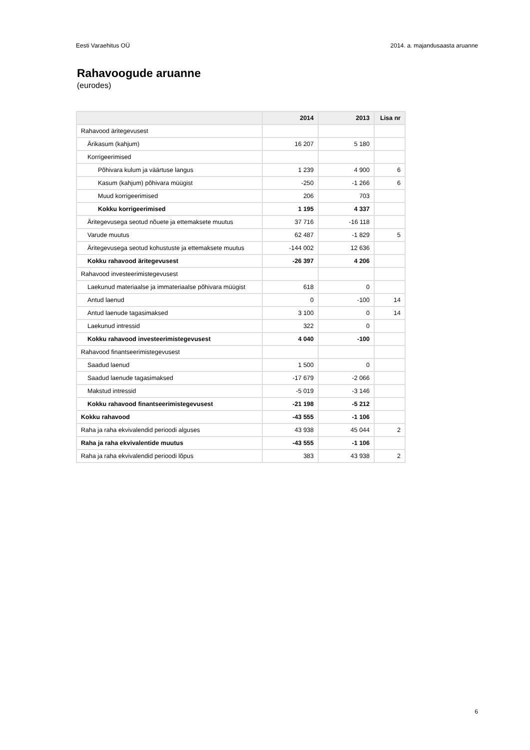Eesti Varaehitus OÜ 2014. a. majandusaasta aruanne
Rahavoogude aruanne
(eurodes)
| | 2014 | 2013 | Lisa nr |
| --- | --- | --- | --- |
| Rahavood äritegevusest | | | |
| Ärikasum (kahjum) | 16 207 | 5 180 | |
| Korrigeerimised | | | |
| Põhivara kulum ja väärtuse langus | 1 239 | 4 900 | 6 |
| Kasum (kahjum) põhivara müügist | -250 | -1 266 | 6 |
| Muud korrigeerimised | 206 | 703 | |
| Kokku korrigeerimised | 1 195 | 4 337 | |
| Äritegevusega seotud nõuete ja ettemaksete muutus | 37 716 | -16 118 | |
| Varude muutus | 62 487 | -1 829 | 5 |
| Äritegevusega seotud kohustuste ja ettemaksete muutus | -144 002 | 12 636 | |
| Kokku rahavood äritegevusest | -26 397 | 4 206 | |
| Rahavood investeerimistegevusest | | | |
| Laekunud materiaalse ja immateriaalse põhivara müügist | 618 | 0 | |
| Antud laenud | 0 | -100 | 14 |
| Antud laenude tagasimaksed | 3 100 | 0 | 14 |
| Laekunud intressid | 322 | 0 | |
| Kokku rahavood investeerimistegevusest | 4 040 | -100 | |
| Rahavood finantseerimistegevusest | | | |
| Saadud laenud | 1 500 | 0 | |
| Saadud laenude tagasimaksed | -17 679 | -2 066 | |
| Makstud intressid | -5 019 | -3 146 | |
| Kokku rahavood finantseerimistegevusest | -21 198 | -5 212 | |
| Kokku rahavood | -43 555 | -1 106 | |
| Raha ja raha ekvivalendid perioodi alguses | 43 938 | 45 044 | 2 |
| Raha ja raha ekvivalentide muutus | -43 555 | -1 106 | |
| Raha ja raha ekvivalendid perioodi lõpus | 383 | 43 938 | 2 |
6